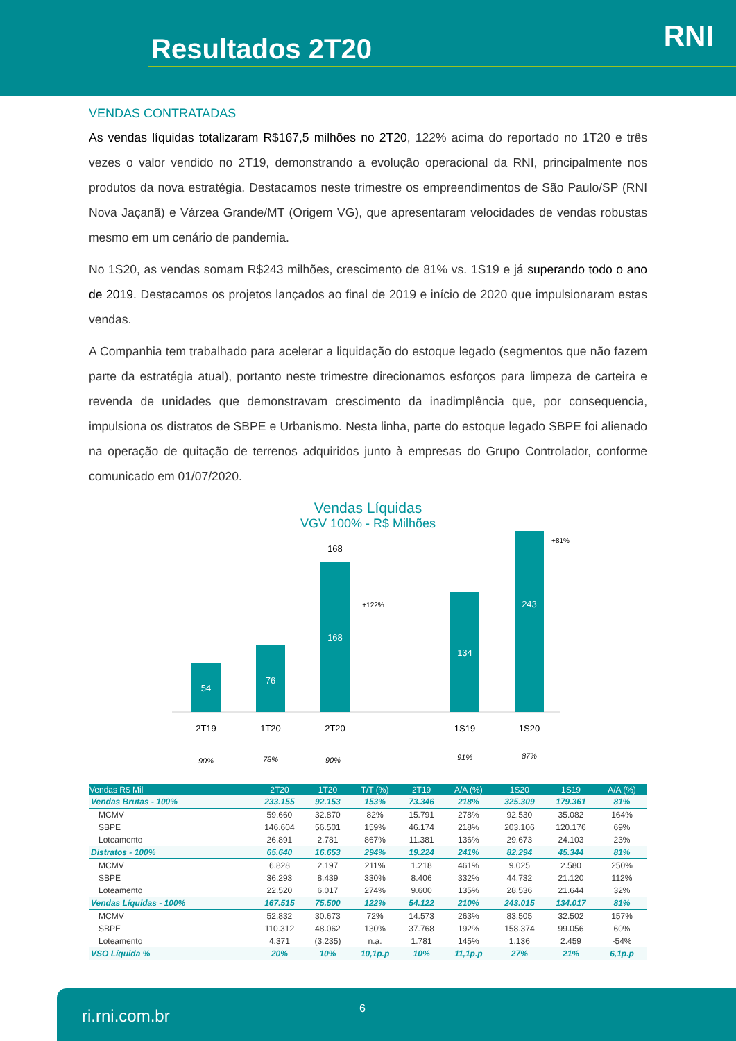Resultados 2T20 RNI
VENDAS CONTRATADAS
As vendas líquidas totalizaram R$167,5 milhões no 2T20, 122% acima do reportado no 1T20 e três vezes o valor vendido no 2T19, demonstrando a evolução operacional da RNI, principalmente nos produtos da nova estratégia. Destacamos neste trimestre os empreendimentos de São Paulo/SP (RNI Nova Jaçanã) e Várzea Grande/MT (Origem VG), que apresentaram velocidades de vendas robustas mesmo em um cenário de pandemia.
No 1S20, as vendas somam R$243 milhões, crescimento de 81% vs. 1S19 e já superando todo o ano de 2019. Destacamos os projetos lançados ao final de 2019 e início de 2020 que impulsionaram estas vendas.
A Companhia tem trabalhado para acelerar a liquidação do estoque legado (segmentos que não fazem parte da estratégia atual), portanto neste trimestre direcionamos esforços para limpeza de carteira e revenda de unidades que demonstravam crescimento da inadimplência que, por consequencia, impulsiona os distratos de SBPE e Urbanismo. Nesta linha, parte do estoque legado SBPE foi alienado na operação de quitação de terrenos adquiridos junto à empresas do Grupo Controlador, conforme comunicado em 01/07/2020.
Vendas Líquidas
VGV 100% - R$ Milhões
54
76
168
168
134
243
+122%
+81%
2T19
1T20
2T20
1S19
1S20
90%
78%
90%
91%
87%
| Vendas R$ Mil | 2T20 | 1T20 | T/T (%) | 2T19 | A/A (%) | 1S20 | 1S19 | A/A (%) |
| --- | --- | --- | --- | --- | --- | --- | --- | --- |
| Vendas Brutas - 100% | 233.155 | 92.153 | 153% | 73.346 | 218% | 325.309 | 179.361 | 81% |
| MCMV | 59.660 | 32.870 | 82% | 15.791 | 278% | 92.530 | 35.082 | 164% |
| SBPE | 146.604 | 56.501 | 159% | 46.174 | 218% | 203.106 | 120.176 | 69% |
| Loteamento | 26.891 | 2.781 | 867% | 11.381 | 136% | 29.673 | 24.103 | 23% |
| Distratos - 100% | 65.640 | 16.653 | 294% | 19.224 | 241% | 82.294 | 45.344 | 81% |
| MCMV | 6.828 | 2.197 | 211% | 1.218 | 461% | 9.025 | 2.580 | 250% |
| SBPE | 36.293 | 8.439 | 330% | 8.406 | 332% | 44.732 | 21.120 | 112% |
| Loteamento | 22.520 | 6.017 | 274% | 9.600 | 135% | 28.536 | 21.644 | 32% |
| Vendas Líquidas - 100% | 167.515 | 75.500 | 122% | 54.122 | 210% | 243.015 | 134.017 | 81% |
| MCMV | 52.832 | 30.673 | 72% | 14.573 | 263% | 83.505 | 32.502 | 157% |
| SBPE | 110.312 | 48.062 | 130% | 37.768 | 192% | 158.374 | 99.056 | 60% |
| Loteamento | 4.371 | (3.235) | n.a. | 1.781 | 145% | 1.136 | 2.459 | -54% |
| VSO Líquida % | 20% | 10% | 10,1p.p | 10% | 11,1p.p | 27% | 21% | 6,1p.p |
ri.rni.com.br 6